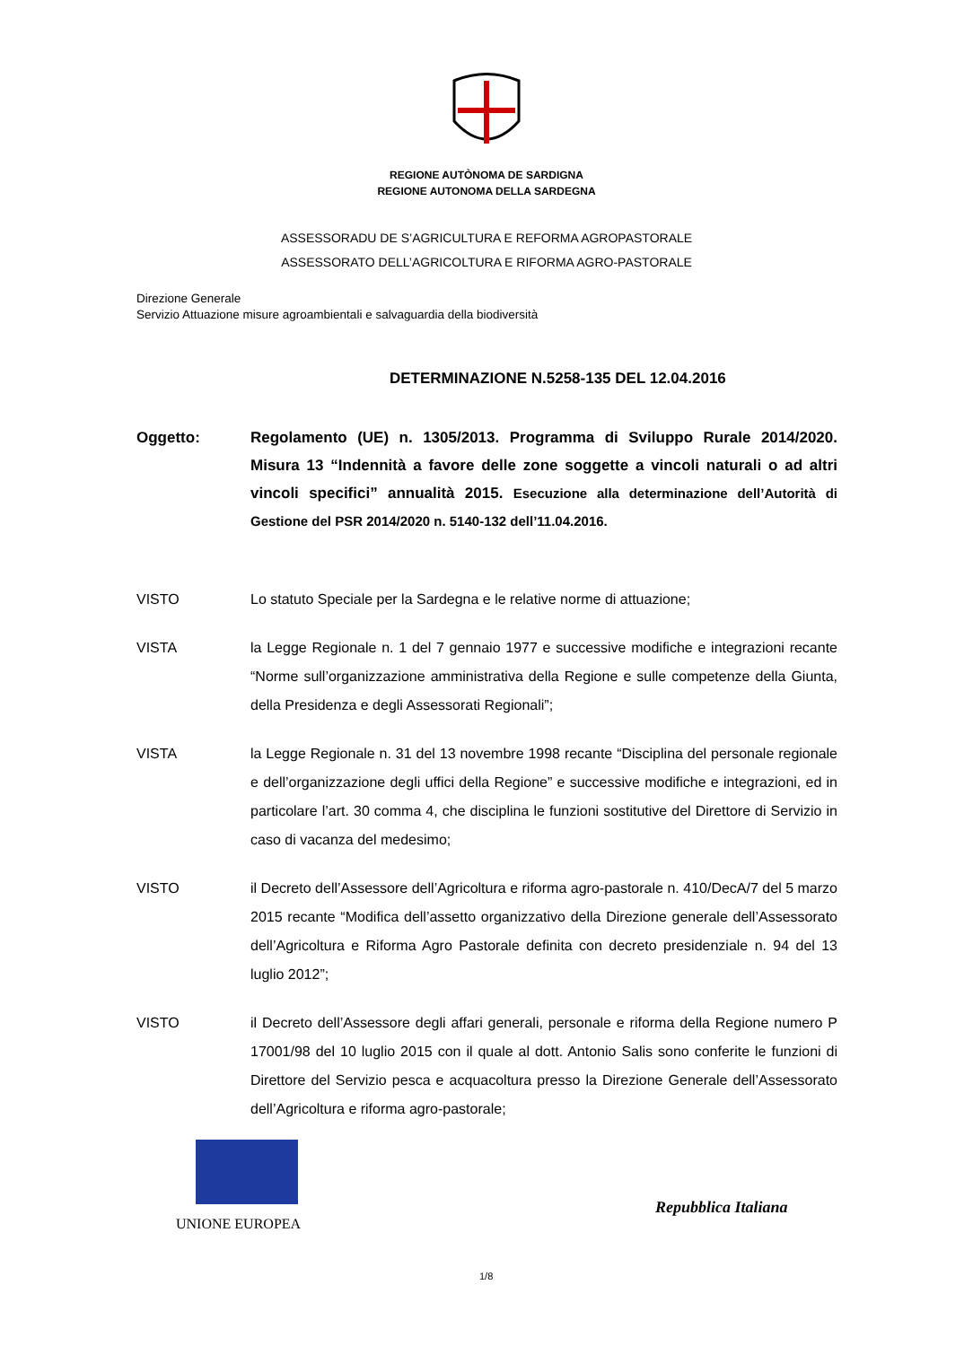REGIONE AUTÒNOMA DE SARDIGNA
REGIONE AUTONOMA DELLA SARDEGNA
ASSESSORADU DE S’AGRICULTURA E REFORMA AGROPASTORALE
ASSESSORATO DELL’AGRICOLTURA E RIFORMA AGRO-PASTORALE
Direzione Generale
Servizio Attuazione misure agroambientali e salvaguardia della biodiversità
DETERMINAZIONE N.5258-135 DEL 12.04.2016
Oggetto: Regolamento (UE) n. 1305/2013. Programma di Sviluppo Rurale 2014/2020. Misura 13 “Indennità a favore delle zone soggette a vincoli naturali o ad altri vincoli specifici” annualità 2015. Esecuzione alla determinazione dell’Autorità di Gestione del PSR 2014/2020 n. 5140-132 dell’11.04.2016.
VISTO Lo statuto Speciale per la Sardegna e le relative norme di attuazione;
VISTA la Legge Regionale n. 1 del 7 gennaio 1977 e successive modifiche e integrazioni recante “Norme sull’organizzazione amministrativa della Regione e sulle competenze della Giunta, della Presidenza e degli Assessorati Regionali”;
VISTA la Legge Regionale n. 31 del 13 novembre 1998 recante “Disciplina del personale regionale e dell’organizzazione degli uffici della Regione” e successive modifiche e integrazioni, ed in particolare l’art. 30 comma 4, che disciplina le funzioni sostitutive del Direttore di Servizio in caso di vacanza del medesimo;
VISTO il Decreto dell’Assessore dell’Agricoltura e riforma agro-pastorale n. 410/DecA/7 del 5 marzo 2015 recante “Modifica dell’assetto organizzativo della Direzione generale dell’Assessorato dell’Agricoltura e Riforma Agro Pastorale definita con decreto presidenziale n. 94 del 13 luglio 2012”;
VISTO il Decreto dell’Assessore degli affari generali, personale e riforma della Regione numero P 17001/98 del 10 luglio 2015 con il quale al dott. Antonio Salis sono conferite le funzioni di Direttore del Servizio pesca e acquacoltura presso la Direzione Generale dell’Assessorato dell’Agricoltura e riforma agro-pastorale;
UNIONE EUROPEA
Repubblica Italiana
1/8